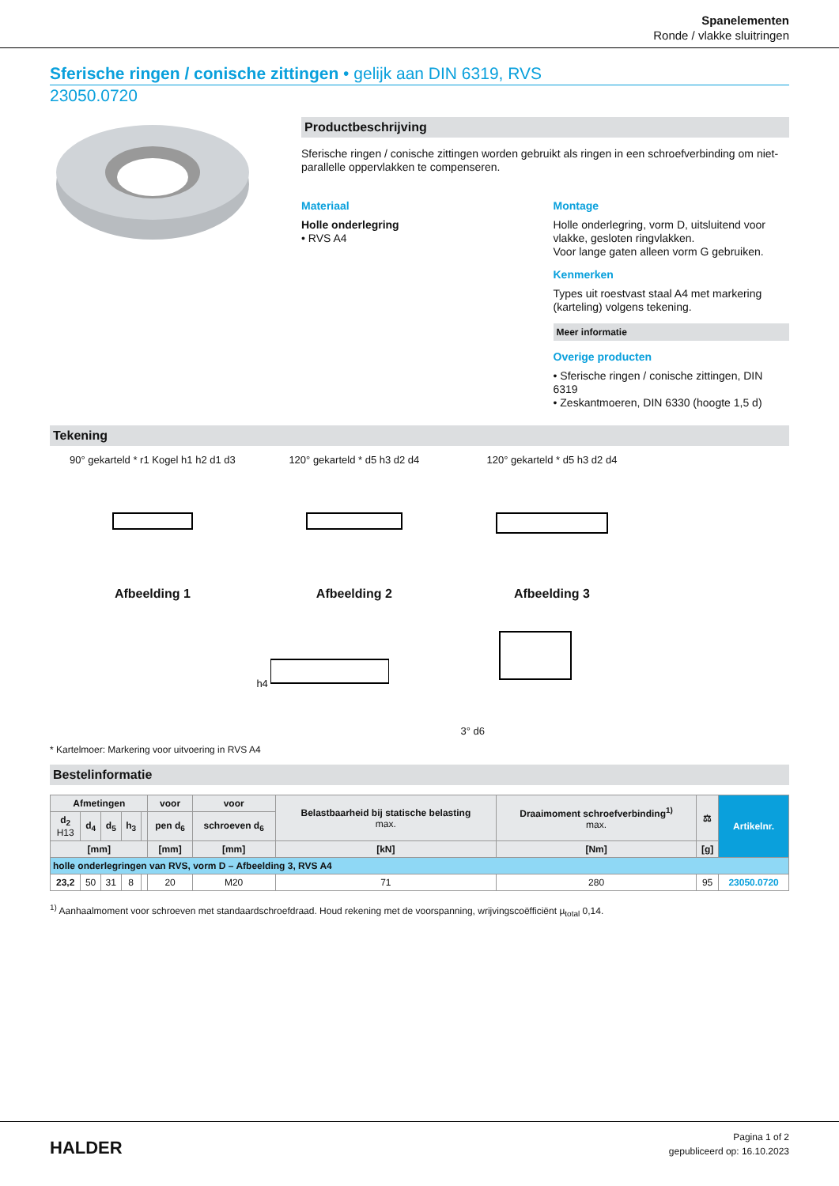Spanelementen
Ronde / vlakke sluitringen
Sferische ringen / conische zittingen • gelijk aan DIN 6319, RVS
23050.0720
Productbeschrijving
Sferische ringen / conische zittingen worden gebruikt als ringen in een schroefverbinding om niet-parallelle oppervlakken te compenseren.
Materiaal
Holle onderlegring
• RVS A4
Montage
Holle onderlegring, vorm D, uitsluitend voor vlakke, gesloten ringvlakken.
Voor lange gaten alleen vorm G gebruiken.
Kenmerken
Types uit roestvast staal A4 met markering (karteling) volgens tekening.
Meer informatie
Overige producten
• Sferische ringen / conische zittingen, DIN 6319
• Zeskantmoeren, DIN 6330 (hoogte 1,5 d)
Tekening
90° gekarteld * r1 Kogel h1 h2 d1 d3
Afbeelding 1
120° gekarteld * d5 h3 d2 d4
Afbeelding 2
120° gekarteld * d5 h3 d2 d4
Afbeelding 3
h4 3° d6
* Kartelmoer: Markering voor uitvoering in RVS A4
Bestelinformatie
| Afmetingen | | | | | voor | voor | Belastbaarheid bij statische belasting max. | Draaimoment schroefverbinding<sup>1)</sup> max. | ⚖ | Artikelnr. |
| --- | --- | --- | --- | --- | --- | --- | --- | --- | --- | --- |
| d<sub>2</sub> H13 | d<sub>4</sub> | d<sub>5</sub> | h<sub>3</sub> | | pen d<sub>6</sub> | schroeven d<sub>6</sub> | | | | |
| [mm] | | | | | [mm] | [mm] | [kN] | [Nm] | [g] | |
| holle onderlegringen van RVS, vorm D – Afbeelding 3, RVS A4 | | | | | | | | | | |
| 23,2 | 50 | 31 | 8 | | 20 | M20 | 71 | 280 | 95 | 23050.0720 |
<sup>1)</sup> Aanhaalmoment voor schroeven met standaardschroefdraad. Houd rekening met de voorspanning, wrijvingscoëfficiënt µ<sub>total</sub> 0,14.
HALDER
Pagina 1 of 2
gepubliceerd op: 16.10.2023